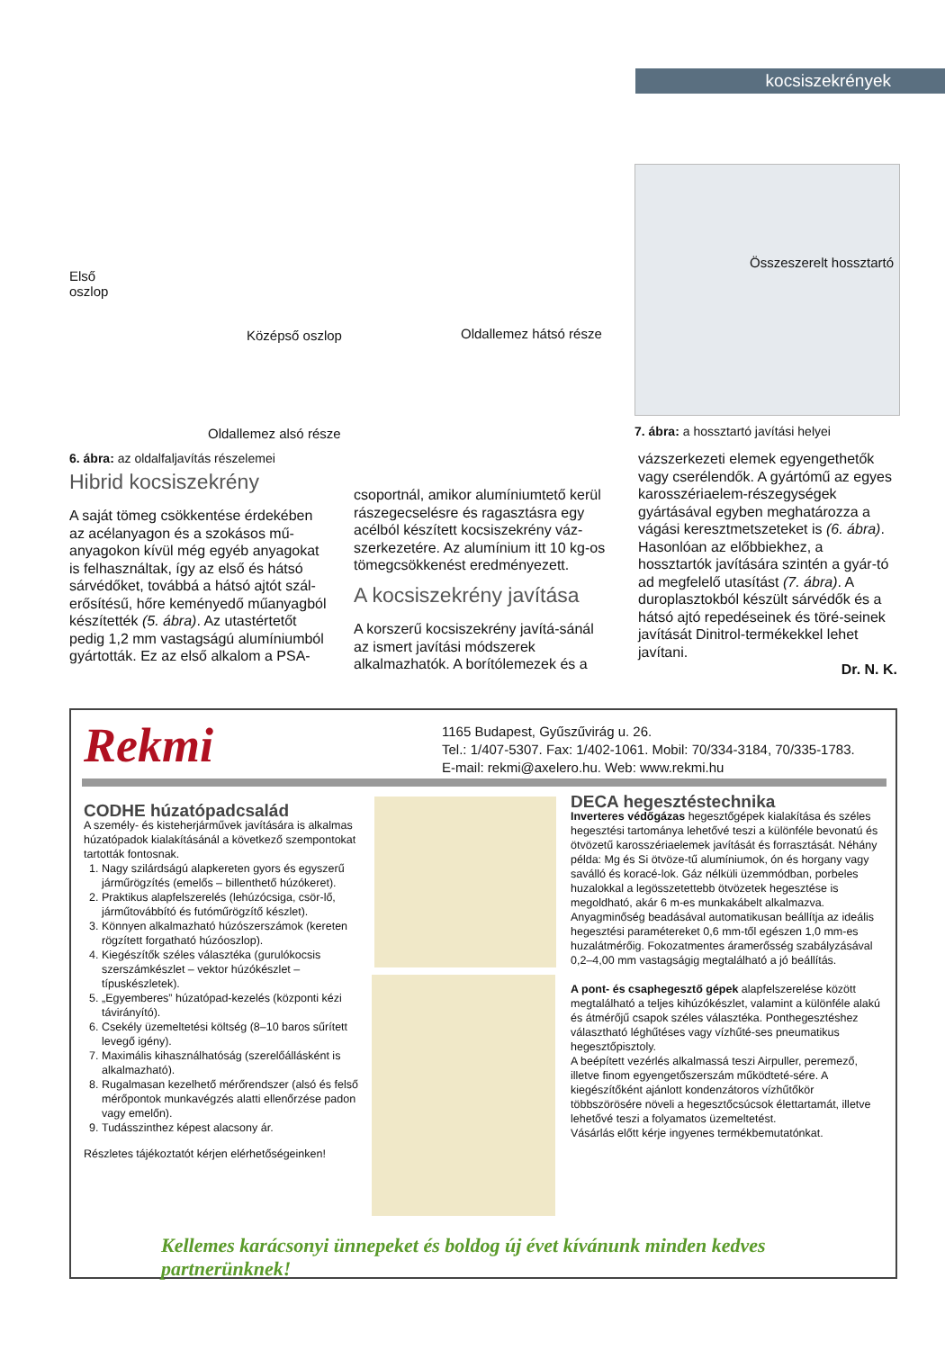kocsiszekrények
Első
oszlop
Középső oszlop Oldallemez hátsó része
Oldallemez alsó része
Összeszerelt hossztartó
7. ábra: a hossztartó javítási helyei
6. ábra: az oldalfaljavítás részelemei
Hibrid kocsiszekrény
A saját tömeg csökkentése érdekében az acélanyagon és a szokásos mű-anyagokon kívül még egyéb anyagokat is felhasználtak, így az első és hátsó sárvédőket, továbbá a hátsó ajtót szál-erősítésű, hőre keményedő műanyagból készítették (5. ábra). Az utastértetőt pedig 1,2 mm vastagságú alumíniumból gyártották. Ez az első alkalom a PSA-
csoportnál, amikor alumíniumtető kerül rászegecselésre és ragasztásra egy acélból készített kocsiszekrény váz-szerkezetére. Az alumínium itt 10 kg-os tömegcsökkenést eredményezett.
A kocsiszekrény javítása
A korszerű kocsiszekrény javítá-sánál az ismert javítási módszerek alkalmazhatók. A borítólemezek és a
vázszerkezeti elemek egyengethetők vagy cserélendők. A gyártómű az egyes karosszériaelem-részegységek gyártásával egyben meghatározza a vágási keresztmetszeteket is (6. ábra). Hasonlóan az előbbiekhez, a hossztartók javítására szintén a gyár-tó ad megfelelő utasítást (7. ábra). A duroplasztokból készült sárvédők és a hátsó ajtó repedéseinek és töré-seinek javítását Dinitrol-termékekkel lehet javítani.
Dr. N. K.
Rekmi
1165 Budapest, Gyűszűvirág u. 26.
Tel.: 1/407-5307. Fax: 1/402-1061. Mobil: 70/334-3184, 70/335-1783.
E-mail: rekmi@axelero.hu. Web: www.rekmi.hu
CODHE húzatópadcsalád
A személy- és kisteherjárművek javítására is alkalmas húzatópadok kialakításánál a következő szempontokat tartották fontosnak.
1. Nagy szilárdságú alapkereten gyors és egyszerű járműrögzítés (emelős – billenthető húzókeret).
2. Praktikus alapfelszerelés (lehúzócsiga, csör-lő, járműtovábbító és futóműrögzítő készlet).
3. Könnyen alkalmazható húzószerszámok (kereten rögzített forgatható húzóoszlop).
4. Kiegészítők széles választéka (gurulókocsis szerszámkészlet – vektor húzókészlet – típuskészletek).
5. „Egyemberes” húzatópad-kezelés (központi kézi távirányító).
6. Csekély üzemeltetési költség (8–10 baros sűrített levegő igény).
7. Maximális kihasználhatóság (szerelőállásként is alkalmazható).
8. Rugalmasan kezelhető mérőrendszer (alsó és felső mérőpontok munkavégzés alatti ellenőrzése padon vagy emelőn).
9. Tudásszinthez képest alacsony ár.
Részletes tájékoztatót kérjen elérhetőségeinken!
DECA hegesztéstechnika
Inverteres védőgázas hegesztőgépek kialakítása és széles hegesztési tartománya lehetővé teszi a különféle bevonatú és ötvözetű karosszériaelemek javítását és forrasztását. Néhány példa: Mg és Si ötvöze-tű alumíniumok, ón és horgany vagy saválló és koracé-lok. Gáz nélküli üzemmódban, porbeles huzalokkal a legösszetettebb ötvözetek hegesztése is megoldható, akár 6 m-es munkakábelt alkalmazva. Anyagminőség beadásával automatikusan beállítja az ideális hegesztési paramétereket 0,6 mm-től egészen 1,0 mm-es huzalátmérőig. Fokozatmentes áramerősség szabályzásával 0,2–4,00 mm vastagságig megtalálható a jó beállítás.
A pont- és csaphegesztő gépek alapfelszerelése között megtalálható a teljes kihúzókészlet, valamint a különféle alakú és átmérőjű csapok széles választéka. Ponthegesztéshez választható léghűtéses vagy vízhűté-ses pneumatikus hegesztőpisztoly.
A beépített vezérlés alkalmassá teszi Airpuller, peremező, illetve finom egyengetőszerszám működteté-sére. A kiegészítőként ajánlott kondenzátoros vízhűtőkör többszörösére növeli a hegesztőcsúcsok élettartamát, illetve lehetővé teszi a folyamatos üzemeltetést.
Vásárlás előtt kérje ingyenes termékbemutatónkat.
Kellemes karácsonyi ünnepeket és boldog új évet kívánunk minden kedves partnerünknek!